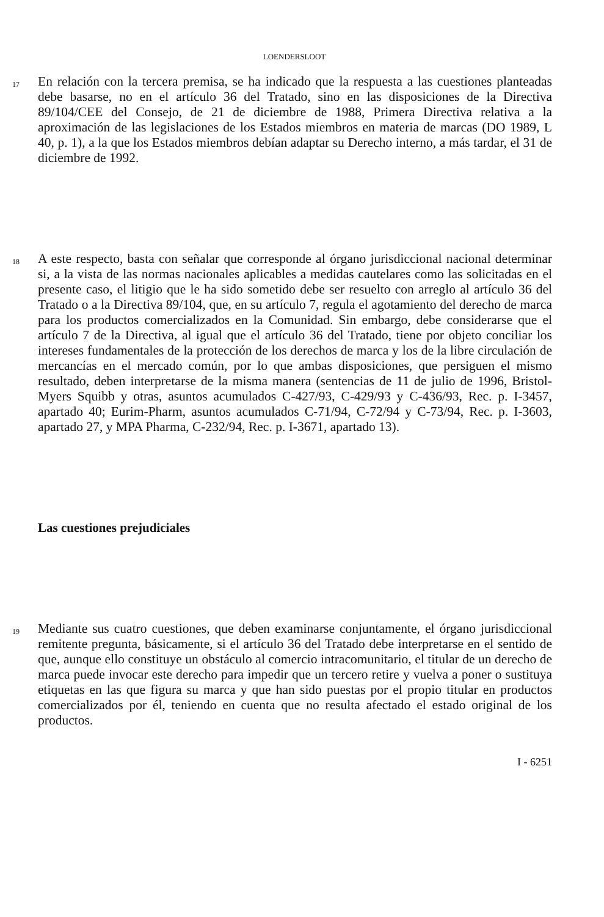LOENDERSLOOT
17
En relación con la tercera premisa, se ha indicado que la respuesta a las cuestiones planteadas debe basarse, no en el artículo 36 del Tratado, sino en las disposiciones de la Directiva 89/104/CEE del Consejo, de 21 de diciembre de 1988, Primera Directiva relativa a la aproximación de las legislaciones de los Estados miembros en materia de marcas (DO 1989, L 40, p. 1), a la que los Estados miembros debían adaptar su Derecho interno, a más tardar, el 31 de diciembre de 1992.
18
A este respecto, basta con señalar que corresponde al órgano jurisdiccional nacional determinar si, a la vista de las normas nacionales aplicables a medidas cautelares como las solicitadas en el presente caso, el litigio que le ha sido sometido debe ser resuelto con arreglo al artículo 36 del Tratado o a la Directiva 89/104, que, en su artículo 7, regula el agotamiento del derecho de marca para los productos comercializados en la Comunidad. Sin embargo, debe considerarse que el artículo 7 de la Directiva, al igual que el artículo 36 del Tratado, tiene por objeto conciliar los intereses fundamentales de la protección de los derechos de marca y los de la libre circulación de mercancías en el mercado común, por lo que ambas disposiciones, que persiguen el mismo resultado, deben interpretarse de la misma manera (sentencias de 11 de julio de 1996, Bristol-Myers Squibb y otras, asuntos acumulados C-427/93, C-429/93 y C-436/93, Rec. p. I-3457, apartado 40; Eurim-Pharm, asuntos acumulados C-71/94, C-72/94 y C-73/94, Rec. p. I-3603, apartado 27, y MPA Pharma, C-232/94, Rec. p. I-3671, apartado 13).
Las cuestiones prejudiciales
19
Mediante sus cuatro cuestiones, que deben examinarse conjuntamente, el órgano jurisdiccional remitente pregunta, básicamente, si el artículo 36 del Tratado debe interpretarse en el sentido de que, aunque ello constituye un obstáculo al comercio intracomunitario, el titular de un derecho de marca puede invocar este derecho para impedir que un tercero retire y vuelva a poner o sustituya etiquetas en las que figura su marca y que han sido puestas por el propio titular en productos comercializados por él, teniendo en cuenta que no resulta afectado el estado original de los productos.
I - 6251